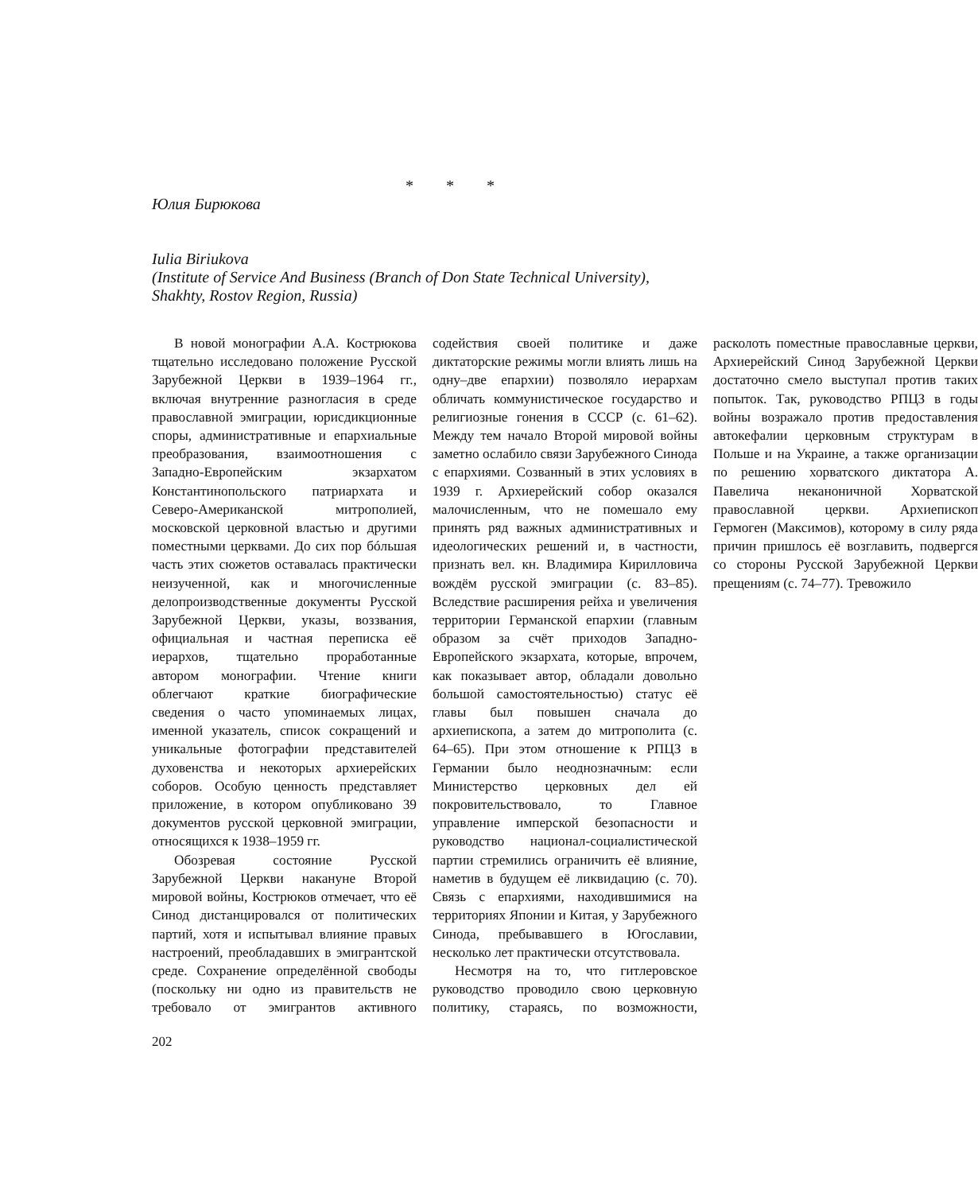* * *
Юлия Бирюкова
Iulia Biriukova
(Institute of Service And Business (Branch of Don State Technical University),
Shakhty, Rostov Region, Russia)
В новой монографии А.А. Кострюкова тщательно исследовано положение Русской Зарубежной Церкви в 1939–1964 гг., включая внутренние разногласия в среде православной эмиграции, юрисдикционные споры, административные и епархиальные преобразования, взаимоотношения с Западно-Европейским экзархатом Константинопольского патриархата и Северо-Американской митрополией, московской церковной властью и другими поместными церквами. До сих пор бóльшая часть этих сюжетов оставалась практически неизученной, как и многочисленные делопроизводственные документы Русской Зарубежной Церкви, указы, воззвания, официальная и частная переписка её иерархов, тщательно проработанные автором монографии. Чтение книги облегчают краткие биографические сведения о часто упоминаемых лицах, именной указатель, список сокращений и уникальные фотографии представителей духовенства и некоторых архиерейских соборов. Особую ценность представляет приложение, в котором опубликовано 39 документов русской церковной эмиграции, относящихся к 1938–1959 гг.
Обозревая состояние Русской Зарубежной Церкви накануне Второй мировой войны, Кострюков отмечает, что её Синод дистанцировался от политических партий, хотя и испытывал влияние правых настроений, преобладавших в эмигрантской среде. Сохранение определённой свободы (поскольку ни одно из правительств не требовало от эмигрантов активного содействия своей политике и даже диктаторские режимы могли влиять лишь на одну–две епархии) позволяло иерархам обличать коммунистическое государство и религиозные гонения в СССР (с. 61–62). Между тем начало Второй мировой войны заметно ослабило связи Зарубежного Синода с епархиями. Созванный в этих условиях в 1939 г. Архиерейский собор оказался малочисленным, что не помешало ему принять ряд важных административных и идеологических решений и, в частности, признать вел. кн. Владимира Кирилловича вождём русской эмиграции (с. 83–85). Вследствие расширения рейха и увеличения территории Германской епархии (главным образом за счёт приходов Западно-Европейского экзархата, которые, впрочем, как показывает автор, обладали довольно большой самостоятельностью) статус её главы был повышен сначала до архиепископа, а затем до митрополита (с. 64–65). При этом отношение к РПЦЗ в Германии было неоднозначным: если Министерство церковных дел ей покровительствовало, то Главное управление имперской безопасности и руководство национал-социалистической партии стремились ограничить её влияние, наметив в будущем её ликвидацию (с. 70). Связь с епархиями, находившимися на территориях Японии и Китая, у Зарубежного Синода, пребывавшего в Югославии, несколько лет практически отсутствовала.
Несмотря на то, что гитлеровское руководство проводило свою церковную политику, стараясь, по возможности, расколоть поместные православные церкви, Архиерейский Синод Зарубежной Церкви достаточно смело выступал против таких попыток. Так, руководство РПЦЗ в годы войны возражало против предоставления автокефалии церковным структурам в Польше и на Украине, а также организации по решению хорватского диктатора А. Павелича неканоничной Хорватской православной церкви. Архиепископ Гермоген (Максимов), которому в силу ряда причин пришлось её возглавить, подвергся со стороны Русской Зарубежной Церкви прещениям (с. 74–77). Тревожило
202